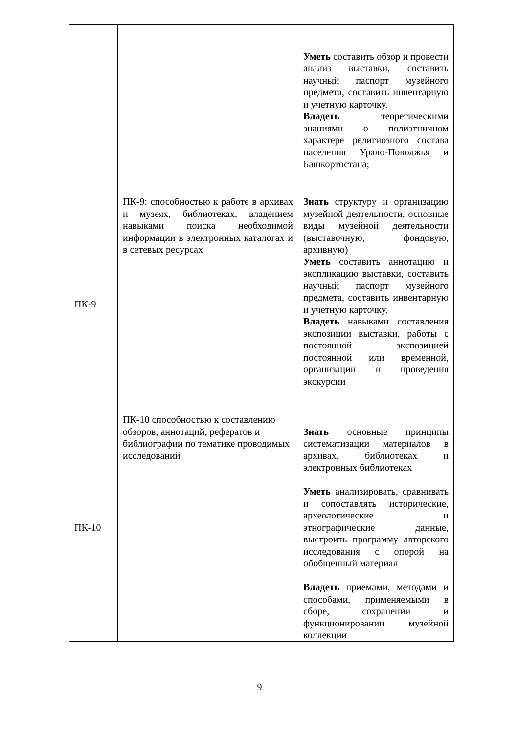| | | Уметь составить обзор и провести анализ выставки, составить научный паспорт музейного предмета, составить инвентарную и учетную карточку. Владеть теоретическими знаниями о полиэтничном характере религиозного состава населения Урало-Поволжья и Башкортостана; |
| ПК-9 | ПК-9: способностью к работе в архивах и музеях, библиотеках, владением навыками поиска необходимой информации в электронных каталогах и в сетевых ресурсах | Знать структуру и организацию музейной деятельности, основные виды музейной деятельности (выставочную, фондовую, архивную) Уметь составить аннотацию и экспликацию выставки, составить научный паспорт музейного предмета, составить инвентарную и учетную карточку. Владеть навыками составления экспозиции выставки, работы с постоянной экспозицией постоянной или временной, организации и проведения экскурсии |
| ПК-10 | ПК-10 способностью к составлению обзоров, аннотаций, рефератов и библиографии по тематике проводимых исследований | Знать основные принципы систематизации материалов в архивах, библиотеках и электронных библиотеках Уметь анализировать, сравнивать и сопоставлять исторические, археологические и этнографические данные, выстроить программу авторского исследования с опорой на обобщенный материал Владеть приемами, методами и способами, применяемыми в сборе, сохранении и функционировании музейной коллекции |
9